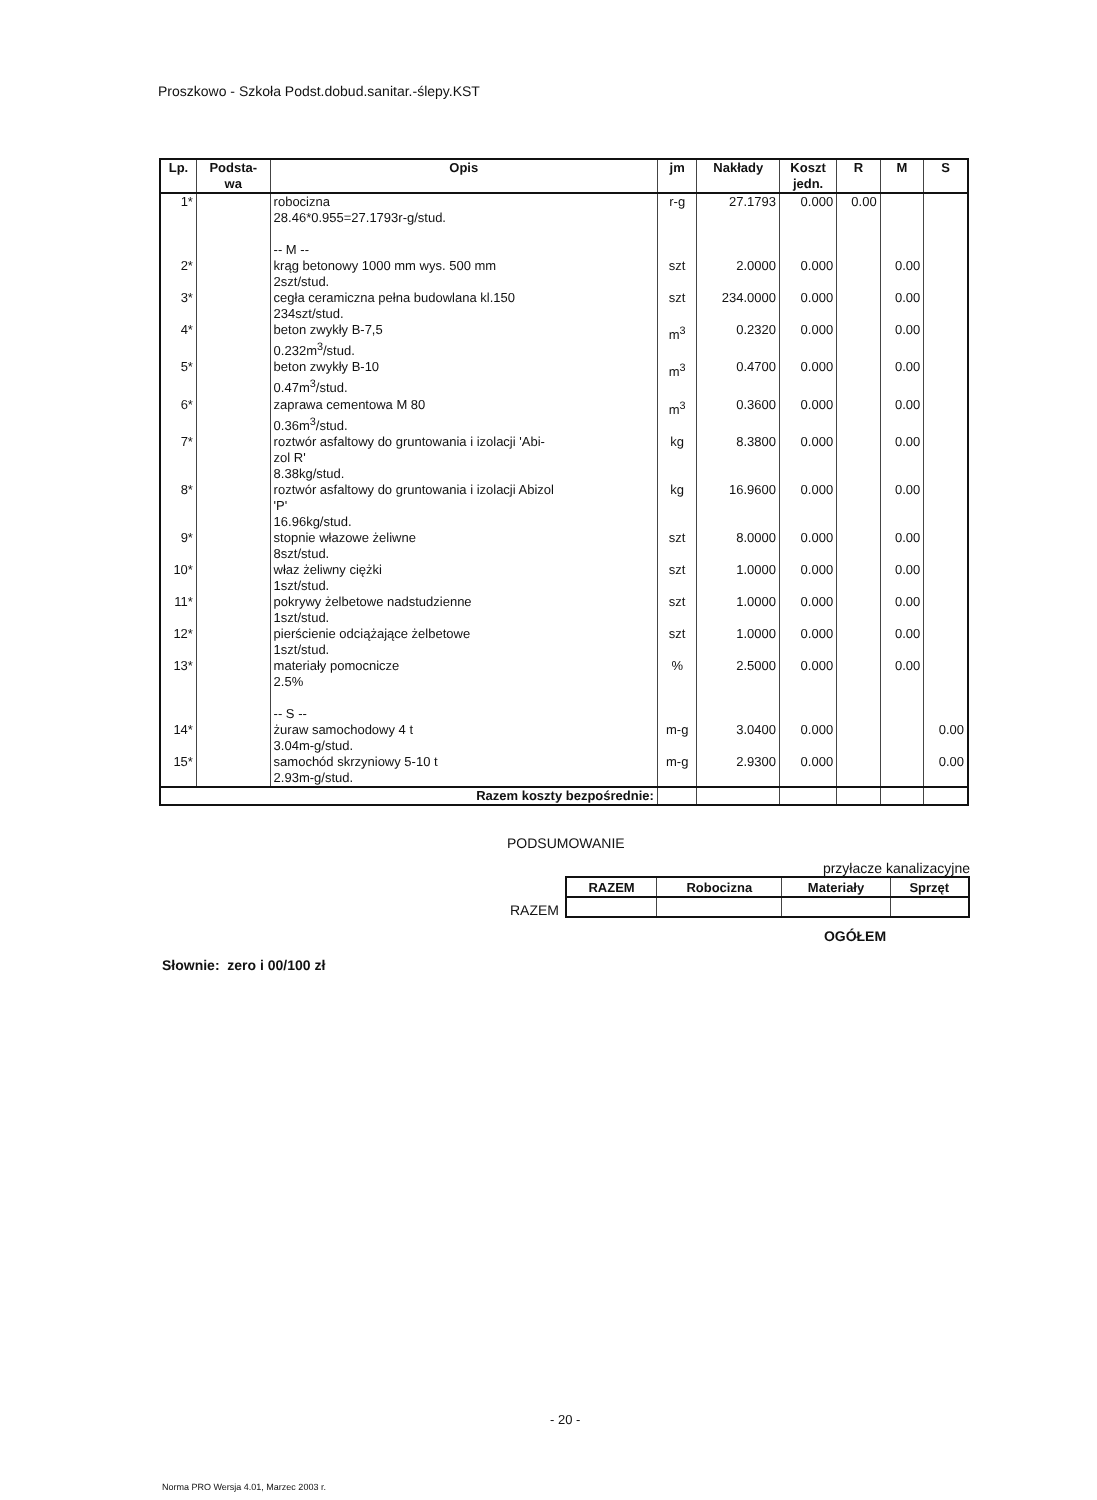Proszkowo - Szkoła Podst.dobud.sanitar.-ślepy.KST
| Lp. | Podsta- wa | Opis | jm | Nakłady | Koszt jedn. | R | M | S |
| --- | --- | --- | --- | --- | --- | --- | --- | --- |
| 1* | | robocizna 28.46*0.955=27.1793r-g/stud. -- M -- | r-g | 27.1793 | 0.000 | 0.00 | | |
| 2* | | krąg betonowy 1000 mm wys. 500 mm 2szt/stud. | szt | 2.0000 | 0.000 | | 0.00 | |
| 3* | | cegła ceramiczna pełna budowlana kl.150 234szt/stud. | szt | 234.0000 | 0.000 | | 0.00 | |
| 4* | | beton zwykły B-7,5 0.232m<sup>3</sup>/stud. | m<sup>3</sup> | 0.2320 | 0.000 | | 0.00 | |
| 5* | | beton zwykły B-10 0.47m<sup>3</sup>/stud. | m<sup>3</sup> | 0.4700 | 0.000 | | 0.00 | |
| 6* | | zaprawa cementowa M 80 0.36m<sup>3</sup>/stud. | m<sup>3</sup> | 0.3600 | 0.000 | | 0.00 | |
| 7* | | roztwór asfaltowy do gruntowania i izolacji 'Abi- zol R' 8.38kg/stud. | kg | 8.3800 | 0.000 | | 0.00 | |
| 8* | | roztwór asfaltowy do gruntowania i izolacji Abizol 'P' 16.96kg/stud. | kg | 16.9600 | 0.000 | | 0.00 | |
| 9* | | stopnie włazowe żeliwne 8szt/stud. | szt | 8.0000 | 0.000 | | 0.00 | |
| 10* | | właz żeliwny ciężki 1szt/stud. | szt | 1.0000 | 0.000 | | 0.00 | |
| 11* | | pokrywy żelbetowe nadstudzienne 1szt/stud. | szt | 1.0000 | 0.000 | | 0.00 | |
| 12* | | pierścienie odciążające żelbetowe 1szt/stud. | szt | 1.0000 | 0.000 | | 0.00 | |
| 13* | | materiały pomocnicze 2.5% -- S -- | % | 2.5000 | 0.000 | | 0.00 | |
| 14* | | żuraw samochodowy 4 t 3.04m-g/stud. | m-g | 3.0400 | 0.000 | | | 0.00 |
| 15* | | samochód skrzyniowy 5-10 t 2.93m-g/stud. | m-g | 2.9300 | 0.000 | | | 0.00 |
| Razem koszty bezpośrednie: | | | | | | | | |
PODSUMOWANIE
przyłacze kanalizacyjne
RAZEM
| RAZEM | Robocizna | Materiały | Sprzęt |
| --- | --- | --- | --- |
OGÓŁEM
Słownie: zero i 00/100 zł
- 20 -
Norma PRO Wersja 4.01, Marzec 2003 r.